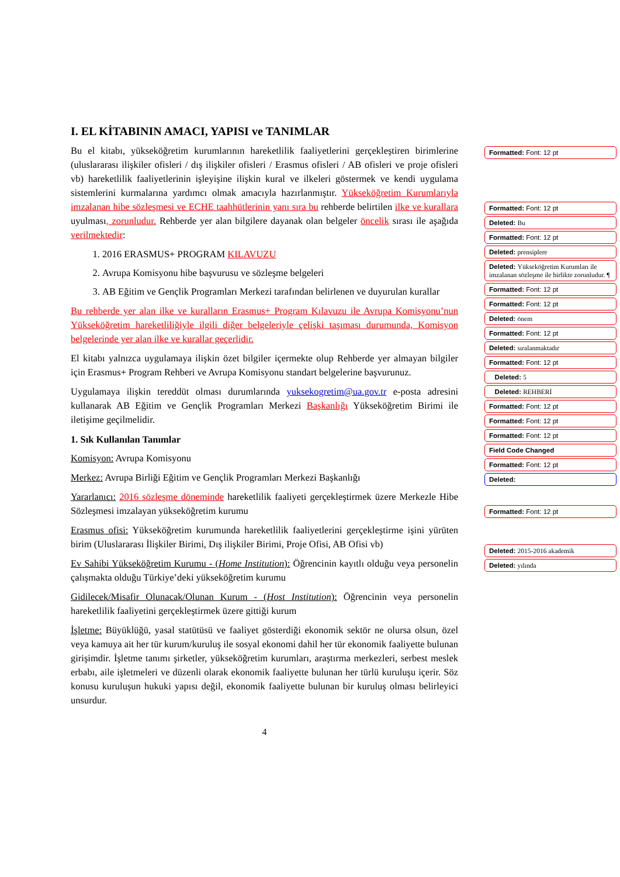I. EL KİTABININ AMACI, YAPISI ve TANIMLAR
Bu el kitabı, yükseköğretim kurumlarının hareketlilik faaliyetlerini gerçekleştiren birimlerine (uluslararası ilişkiler ofisleri / dış ilişkiler ofisleri / Erasmus ofisleri / AB ofisleri ve proje ofisleri vb) hareketlilik faaliyetlerinin işleyişine ilişkin kural ve ilkeleri göstermek ve kendi uygulama sistemlerini kurmalarına yardımcı olmak amacıyla hazırlanmıştır. Yükseköğretim Kurumlarıyla imzalanan hibe sözleşmesi ve ECHE taahhütlerinin yanı sıra bu rehberde belirtilen ilke ve kurallara uyulması, zorunludur. Rehberde yer alan bilgilere dayanak olan belgeler öncelik sırası ile aşağıda verilmektedir:
1. 2016 ERASMUS+ PROGRAM KILAVUZU
2. Avrupa Komisyonu hibe başvurusu ve sözleşme belgeleri
3. AB Eğitim ve Gençlik Programları Merkezi tarafından belirlenen ve duyurulan kurallar
Bu rehberde yer alan ilke ve kuralların Erasmus+ Program Kılavuzu ile Avrupa Komisyonu’nun Yükseköğretim hareketliliğiyle ilgili diğer belgeleriyle çelişki taşıması durumunda, Komisyon belgelerinde yer alan ilke ve kurallar geçerlidir.
El kitabı yalnızca uygulamaya ilişkin özet bilgiler içermekte olup Rehberde yer almayan bilgiler için Erasmus+ Program Rehberi ve Avrupa Komisyonu standart belgelerine başvurunuz.
Uygulamaya ilişkin tereddüt olması durumlarında yuksekogretim@ua.gov.tr e-posta adresini kullanarak AB Eğitim ve Gençlik Programları Merkezi Başkanlığı Yükseköğretim Birimi ile iletişime geçilmelidir.
1. Sık Kullanılan Tanımlar
Komisyon: Avrupa Komisyonu
Merkez: Avrupa Birliği Eğitim ve Gençlik Programları Merkezi Başkanlığı
Yararlanıcı: 2016 sözleşme döneminde hareketlilik faaliyeti gerçekleştirmek üzere Merkezle Hibe Sözleşmesi imzalayan yükseköğretim kurumu
Erasmus ofisi: Yükseköğretim kurumunda hareketlilik faaliyetlerini gerçekleştirme işini yürüten birim (Uluslararası İlişkiler Birimi, Dış ilişkiler Birimi, Proje Ofisi, AB Ofisi vb)
Ev Sahibi Yükseköğretim Kurumu - (Home Institution): Öğrencinin kayıtlı olduğu veya personelin çalışmakta olduğu Türkiye’deki yükseköğretim kurumu
Gidilecek/Misafir Olunacak/Olunan Kurum - (Host Institution): Öğrencinin veya personelin hareketlilik faaliyetini gerçekleştirmek üzere gittiği kurum
İşletme: Büyüklüğü, yasal statütüsü ve faaliyet gösterdiği ekonomik sektör ne olursa olsun, özel veya kamuya ait her tür kurum/kuruluş ile sosyal ekonomi dahil her tür ekonomik faaliyette bulunan girişimdir. İşletme tanımı şirketler, yükseköğretim kurumları, araştırma merkezleri, serbest meslek erbabı, aile işletmeleri ve düzenli olarak ekonomik faaliyette bulunan her türlü kuruluşu içerir. Söz konusu kuruluşun hukuki yapısı değil, ekonomik faaliyette bulunan bir kuruluş olması belirleyici unsurdur.
4
Formatted: Font: 12 pt
Formatted: Font: 12 pt
Deleted: Bu
Formatted: Font: 12 pt
Deleted: prensiplere
Deleted: Yükseköğretim Kurumları ile imzalanan sözleşme ile birlikte zorunludur. ¶
Formatted: Font: 12 pt
Formatted: Font: 12 pt
Deleted: önem
Formatted: Font: 12 pt
Deleted: sıralanmaktadır
Formatted: Font: 12 pt
Deleted: 5
Deleted: REHBERİ
Formatted: Font: 12 pt
Formatted: Font: 12 pt
Formatted: Font: 12 pt
Field Code Changed
Formatted: Font: 12 pt
Deleted:
Formatted: Font: 12 pt
Deleted: 2015-2016 akademik
Deleted: yılında